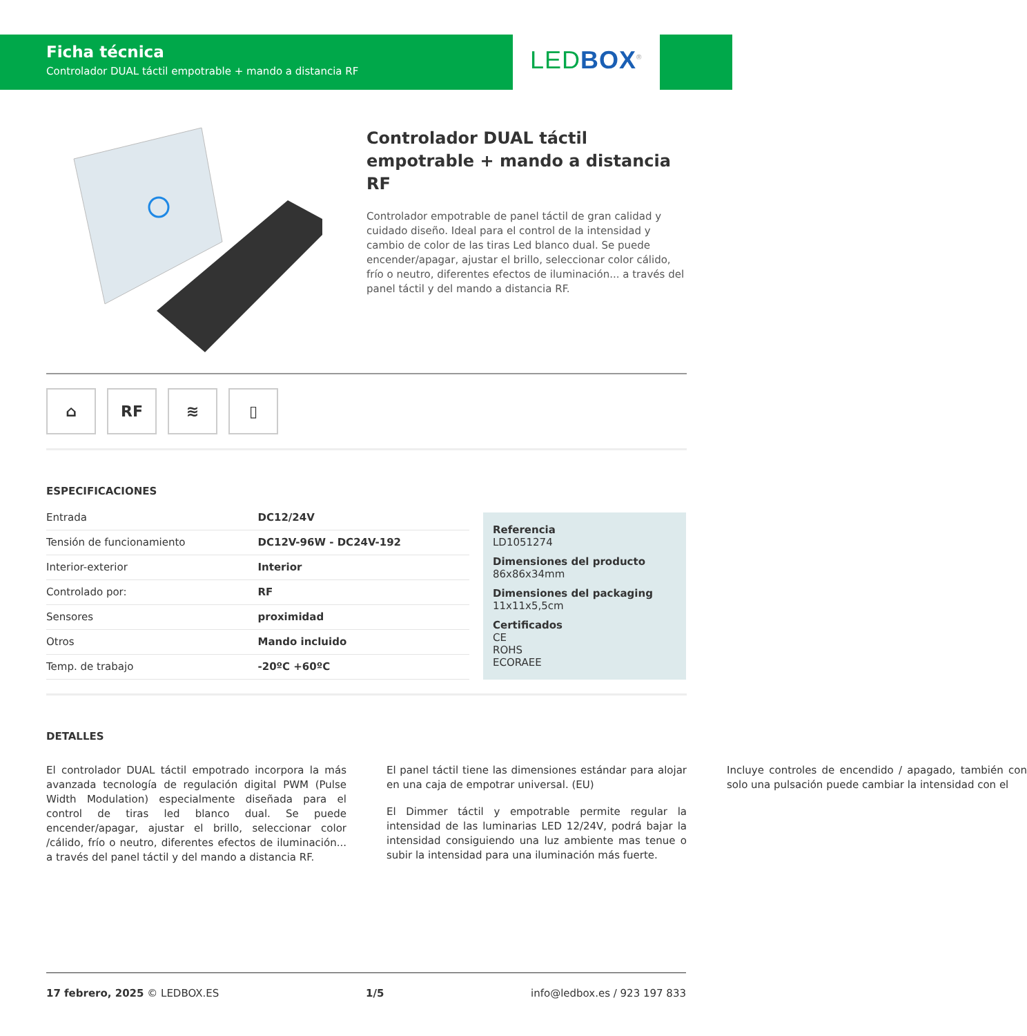Ficha técnica
Controlador DUAL táctil empotrable + mando a distancia RF
LEDBOX<sup>®</sup>
Controlador DUAL táctil empotrable + mando a distancia RF
Controlador empotrable de panel táctil de gran calidad y cuidado diseño. Ideal para el control de la intensidad y cambio de color de las tiras Led blanco dual. Se puede encender/apagar, ajustar el brillo, seleccionar color cálido, frío o neutro, diferentes efectos de iluminación... a través del panel táctil y del mando a distancia RF.
⌂ RF ≋ ▯
ESPECIFICACIONES
| Entrada | DC12/24V |
| Tensión de funcionamiento | DC12V-96W - DC24V-192 |
| Interior-exterior | Interior |
| Controlado por: | RF |
| Sensores | proximidad |
| Otros | Mando incluido |
| Temp. de trabajo | -20ºC +60ºC |
Referencia
LD1051274
Dimensiones del producto
86x86x34mm
Dimensiones del packaging
11x11x5,5cm
Certificados
CE
ROHS
ECORAEE
DETALLES
El controlador DUAL táctil empotrado incorpora la más avanzada tecnología de regulación digital PWM (Pulse Width Modulation) especialmente diseñada para el control de tiras led blanco dual. Se puede encender/apagar, ajustar el brillo, seleccionar color /cálido, frío o neutro, diferentes efectos de iluminación... a través del panel táctil y del mando a distancia RF.
El panel táctil tiene las dimensiones estándar para alojar en una caja de empotrar universal. (EU)
El Dimmer táctil y empotrable permite regular la intensidad de las luminarias LED 12/24V, podrá bajar la intensidad consiguiendo una luz ambiente mas tenue o subir la intensidad para una iluminación más fuerte.
Incluye controles de encendido / apagado, también con solo una pulsación puede cambiar la intensidad con el
17 febrero, 2025 © LEDBOX.ES 1/5 info@ledbox.es / 923 197 833